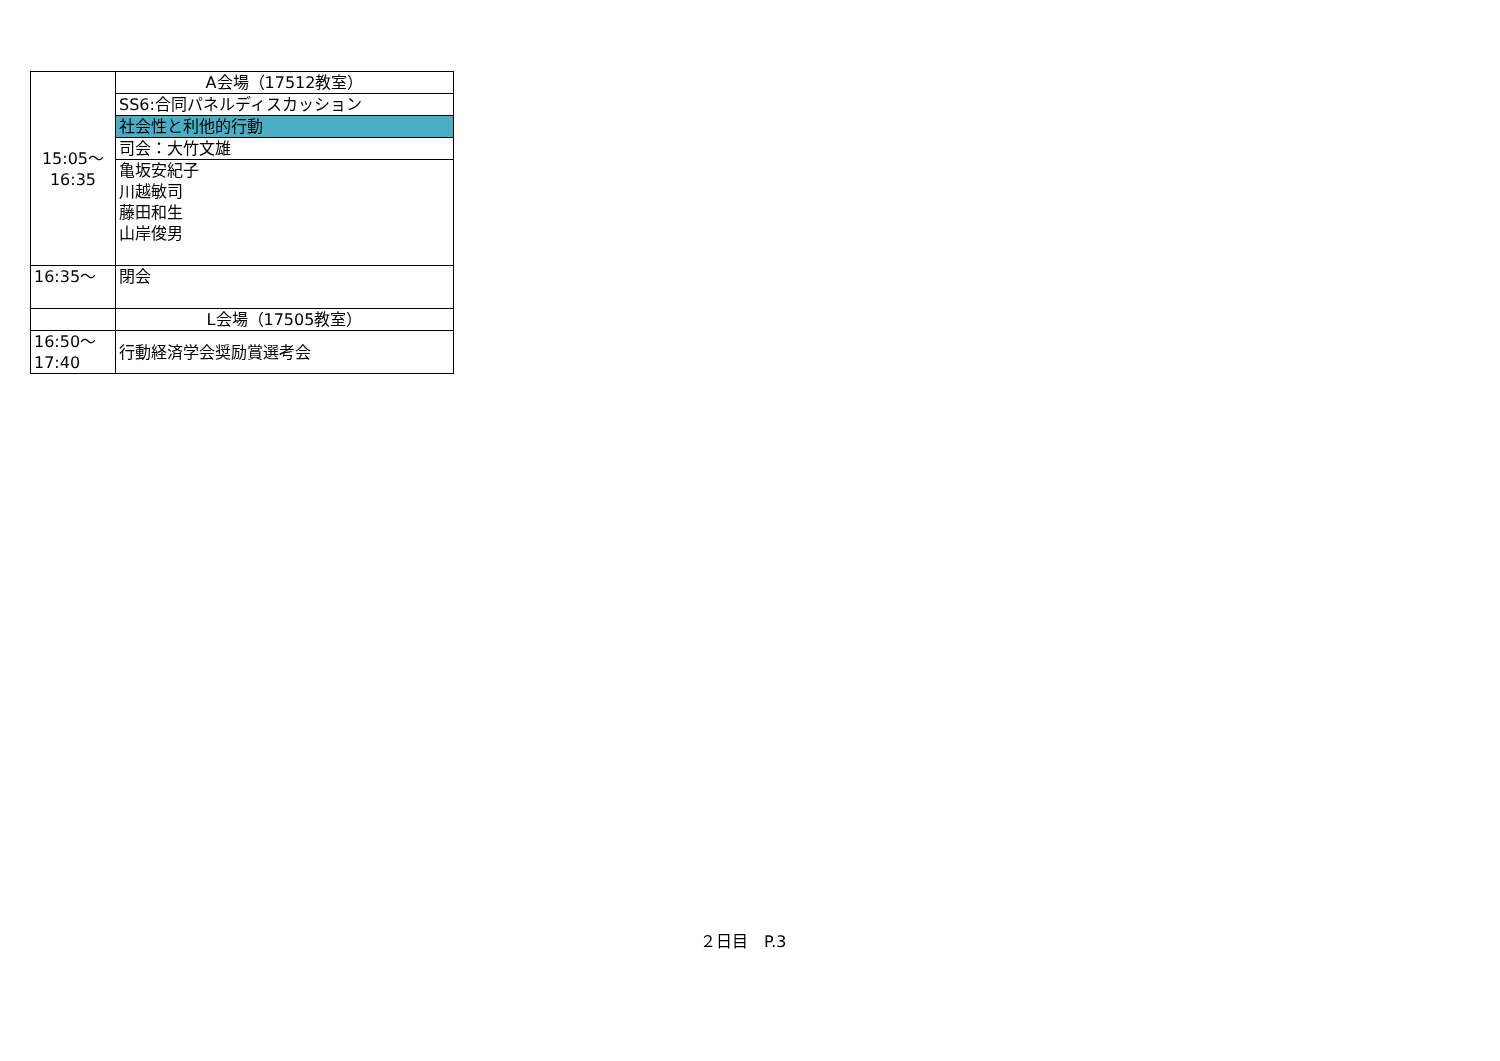| 15:05～ 16:35 | A会場（17512教室） |
| | SS6:合同パネルディスカッション |
| | 社会性と利他的行動 |
| | 司会：大竹文雄 |
| | 亀坂安紀子 川越敏司 藤田和生 山岸俊男 |
| 16:35～ | 閉会 |
| | L会場（17505教室） |
| 16:50～ 17:40 | 行動経済学会奨励賞選考会 |
２日目　P.3